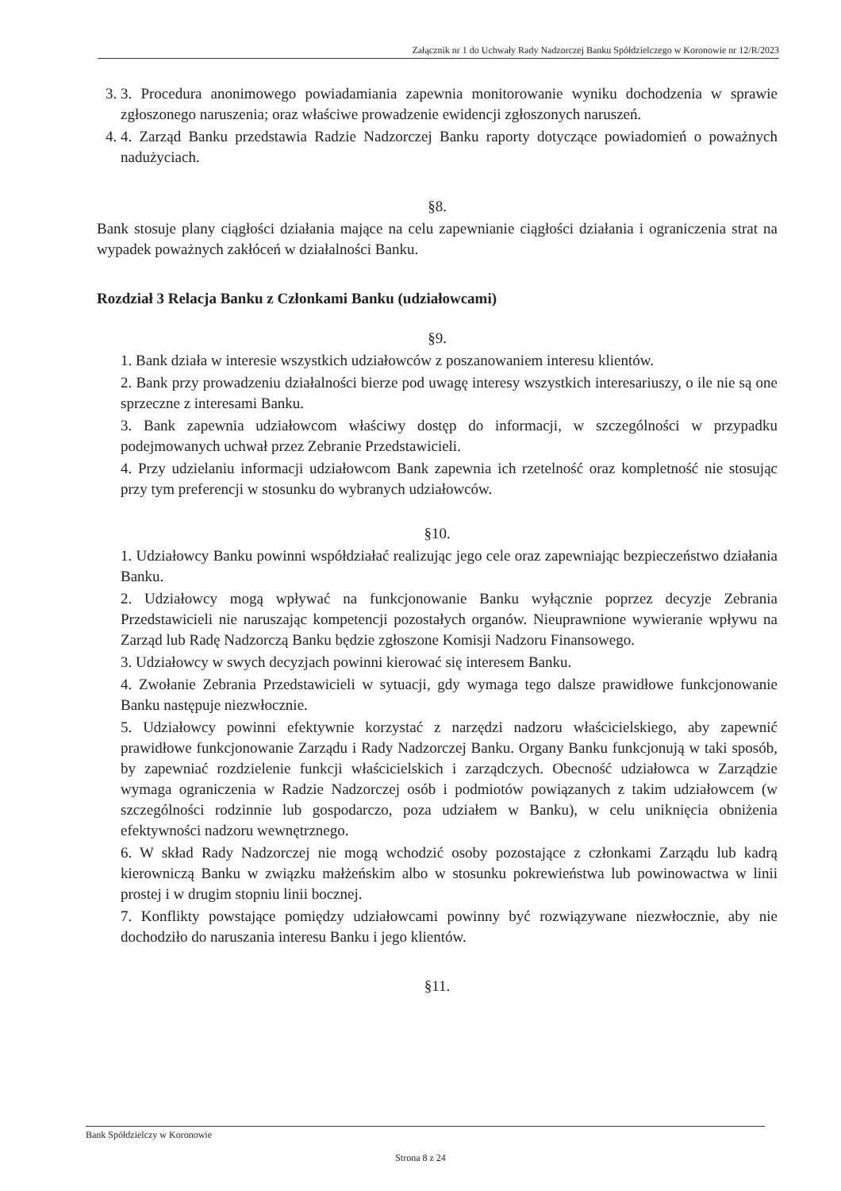Załącznik nr 1 do Uchwały Rady Nadzorczej Banku Spółdzielczego w Koronowie nr 12/R/2023
3. 3. Procedura anonimowego powiadamiania zapewnia monitorowanie wyniku dochodzenia w sprawie zgłoszonego naruszenia; oraz właściwe prowadzenie ewidencji zgłoszonych naruszeń.
4. 4. Zarząd Banku przedstawia Radzie Nadzorczej Banku raporty dotyczące powiadomień o poważnych nadużyciach.
§8.
Bank stosuje plany ciągłości działania mające na celu zapewnianie ciągłości działania i ograniczenia strat na wypadek poważnych zakłóceń w działalności Banku.
Rozdział 3 Relacja Banku z Członkami Banku (udziałowcami)
§9.
1. Bank działa w interesie wszystkich udziałowców z poszanowaniem interesu klientów.
2. Bank przy prowadzeniu działalności bierze pod uwagę interesy wszystkich interesariuszy, o ile nie są one sprzeczne z interesami Banku.
3. Bank zapewnia udziałowcom właściwy dostęp do informacji, w szczególności w przypadku podejmowanych uchwał przez Zebranie Przedstawicieli.
4. Przy udzielaniu informacji udziałowcom Bank zapewnia ich rzetelność oraz kompletność nie stosując przy tym preferencji w stosunku do wybranych udziałowców.
§10.
1. Udziałowcy Banku powinni współdziałać realizując jego cele oraz zapewniając bezpieczeństwo działania Banku.
2. Udziałowcy mogą wpływać na funkcjonowanie Banku wyłącznie poprzez decyzje Zebrania Przedstawicieli nie naruszając kompetencji pozostałych organów. Nieuprawnione wywieranie wpływu na Zarząd lub Radę Nadzorczą Banku będzie zgłoszone Komisji Nadzoru Finansowego.
3. Udziałowcy w swych decyzjach powinni kierować się interesem Banku.
4. Zwołanie Zebrania Przedstawicieli w sytuacji, gdy wymaga tego dalsze prawidłowe funkcjonowanie Banku następuje niezwłocznie.
5. Udziałowcy powinni efektywnie korzystać z narzędzi nadzoru właścicielskiego, aby zapewnić prawidłowe funkcjonowanie Zarządu i Rady Nadzorczej Banku. Organy Banku funkcjonują w taki sposób, by zapewniać rozdzielenie funkcji właścicielskich i zarządczych. Obecność udziałowca w Zarządzie wymaga ograniczenia w Radzie Nadzorczej osób i podmiotów powiązanych z takim udziałowcem (w szczególności rodzinnie lub gospodarczo, poza udziałem w Banku), w celu uniknięcia obniżenia efektywności nadzoru wewnętrznego.
6. W skład Rady Nadzorczej nie mogą wchodzić osoby pozostające z członkami Zarządu lub kadrą kierowniczą Banku w związku małżeńskim albo w stosunku pokrewieństwa lub powinowactwa w linii prostej i w drugim stopniu linii bocznej.
7. Konflikty powstające pomiędzy udziałowcami powinny być rozwiązywane niezwłocznie, aby nie dochodziło do naruszania interesu Banku i jego klientów.
§11.
Bank Spółdzielczy w Koronowie
Strona 8 z 24